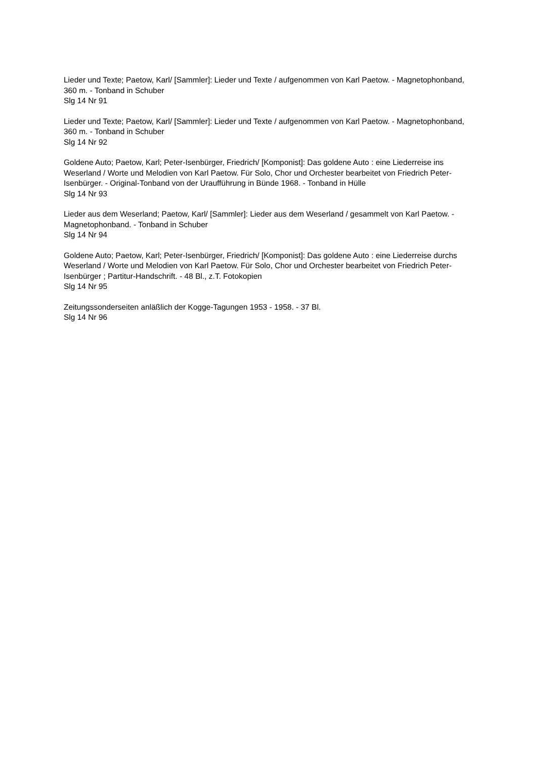Lieder und Texte; Paetow, Karl/ [Sammler]: Lieder und Texte / aufgenommen von Karl Paetow. - Magnetophonband, 360 m. - Tonband in Schuber
Slg 14 Nr 91
Lieder und Texte; Paetow, Karl/ [Sammler]: Lieder und Texte / aufgenommen von Karl Paetow. - Magnetophonband, 360 m. - Tonband in Schuber
Slg 14 Nr 92
Goldene Auto; Paetow, Karl; Peter-Isenbürger, Friedrich/ [Komponist]: Das goldene Auto : eine Liederreise ins Weserland / Worte und Melodien von Karl Paetow. Für Solo, Chor und Orchester bearbeitet von Friedrich Peter-Isenbürger. - Original-Tonband von der Uraufführung in Bünde 1968. - Tonband in Hülle
Slg 14 Nr 93
Lieder aus dem Weserland; Paetow, Karl/ [Sammler]: Lieder aus dem Weserland / gesammelt von Karl Paetow. - Magnetophonband. - Tonband in Schuber
Slg 14 Nr 94
Goldene Auto; Paetow, Karl; Peter-Isenbürger, Friedrich/ [Komponist]: Das goldene Auto : eine Liederreise durchs Weserland / Worte und Melodien von Karl Paetow. Für Solo, Chor und Orchester bearbeitet von Friedrich Peter-Isenbürger ; Partitur-Handschrift. - 48 Bl., z.T. Fotokopien
Slg 14 Nr 95
Zeitungssonderseiten anläßlich der Kogge-Tagungen 1953 - 1958. - 37 Bl.
Slg 14 Nr 96